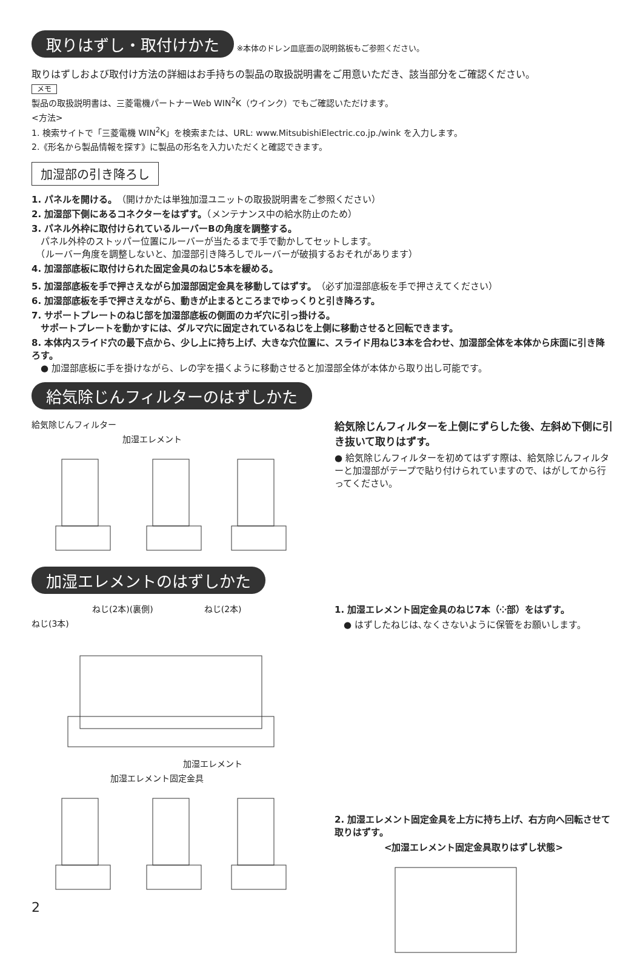取りはずし・取付けかた ※本体のドレン皿底面の説明銘板もご参照ください。
取りはずしおよび取付け方法の詳細はお手持ちの製品の取扱説明書をご用意いただき、該当部分をご確認ください。
メモ
製品の取扱説明書は、三菱電機パートナーWeb WIN<sup>2</sup>K（ウインク）でもご確認いただけます。
<方法>
1. 検索サイトで「三菱電機 WIN<sup>2</sup>K」を検索または、URL: www.MitsubishiElectric.co.jp./wink を入力します。
2.《形名から製品情報を探す》に製品の形名を入力いただくと確認できます。
加湿部の引き降ろし
1. パネルを開ける。（開けかたは単独加湿ユニットの取扱説明書をご参照ください）
2. 加湿部下側にあるコネクターをはずす。（メンテナンス中の給水防止のため）
3. パネル外枠に取付けられているルーバーBの角度を調整する。
　パネル外枠のストッパー位置にルーバーが当たるまで手で動かしてセットします。
　（ルーバー角度を調整しないと、加湿部引き降ろしでルーバーが破損するおそれがあります）
4. 加湿部底板に取付けられた固定金具のねじ5本を緩める。
5. 加湿部底板を手で押さえながら加湿部固定金具を移動してはずす。（必ず加湿部底板を手で押さえてください）
6. 加湿部底板を手で押さえながら、動きが止まるところまでゆっくりと引き降ろす。
7. サポートプレートのねじ部を加湿部底板の側面のカギ穴に引っ掛ける。
　サポートプレートを動かすには、ダルマ穴に固定されているねじを上側に移動させると回転できます。
8. 本体内スライド穴の最下点から、少し上に持ち上げ、大きな穴位置に、スライド用ねじ3本を合わせ、加湿部全体を本体から床面に引き降ろす。
　● 加湿部底板に手を掛けながら、レの字を描くように移動させると加湿部全体が本体から取り出し可能です。
給気除じんフィルターのはずしかた
給気除じんフィルター
加湿エレメント
給気除じんフィルターを上側にずらした後、左斜め下側に引き抜いて取りはずす。
● 給気除じんフィルターを初めてはずす際は、給気除じんフィルターと加湿部がテープで貼り付けられていますので、はがしてから行ってください。
加湿エレメントのはずしかた
ねじ(2本)(裏側)　　　　　　ねじ(2本)
ねじ(3本)
加湿エレメント
加湿エレメント固定金具
2
1. 加湿エレメント固定金具のねじ7本（⁘部）をはずす。
　● はずしたねじは､なくさないように保管をお願いします。
2. 加湿エレメント固定金具を上方に持ち上げ、右方向へ回転させて取りはずす。
<加湿エレメント固定金具取りはずし状態>